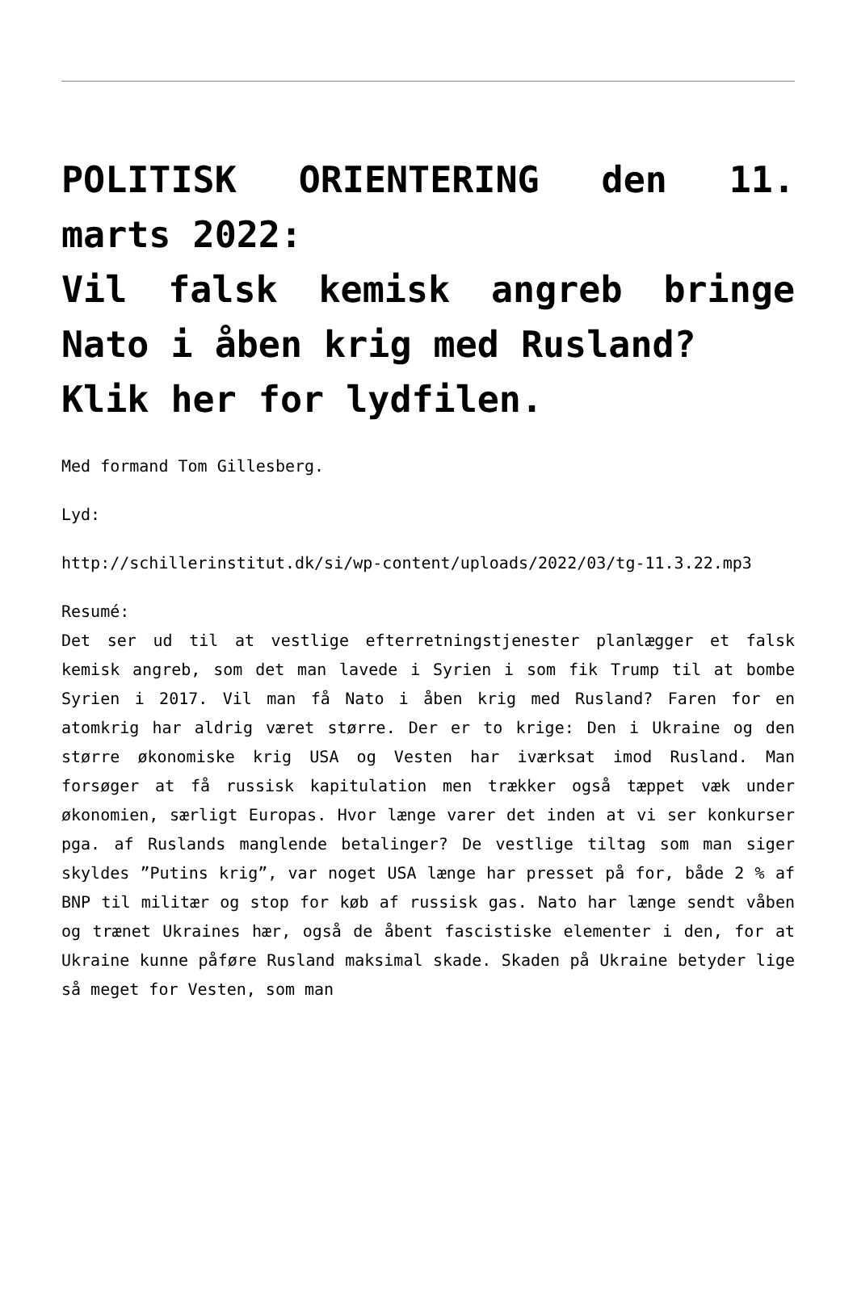POLITISK ORIENTERING den 11. marts 2022:
Vil falsk kemisk angreb bringe Nato i åben krig med Rusland?
Klik her for lydfilen.
Med formand Tom Gillesberg.
Lyd:
http://schillerinstitut.dk/si/wp-content/uploads/2022/03/tg-11.3.22.mp3
Resumé:
Det ser ud til at vestlige efterretningstjenester planlægger et falsk kemisk angreb, som det man lavede i Syrien i som fik Trump til at bombe Syrien i 2017. Vil man få Nato i åben krig med Rusland? Faren for en atomkrig har aldrig været større. Der er to krige: Den i Ukraine og den større økonomiske krig USA og Vesten har iværksat imod Rusland. Man forsøger at få russisk kapitulation men trækker også tæppet væk under økonomien, særligt Europas. Hvor længe varer det inden at vi ser konkurser pga. af Ruslands manglende betalinger? De vestlige tiltag som man siger skyldes ”Putins krig”, var noget USA længe har presset på for, både 2 % af BNP til militær og stop for køb af russisk gas. Nato har længe sendt våben og trænet Ukraines hær, også de åbent fascistiske elementer i den, for at Ukraine kunne påføre Rusland maksimal skade. Skaden på Ukraine betyder lige så meget for Vesten, som man